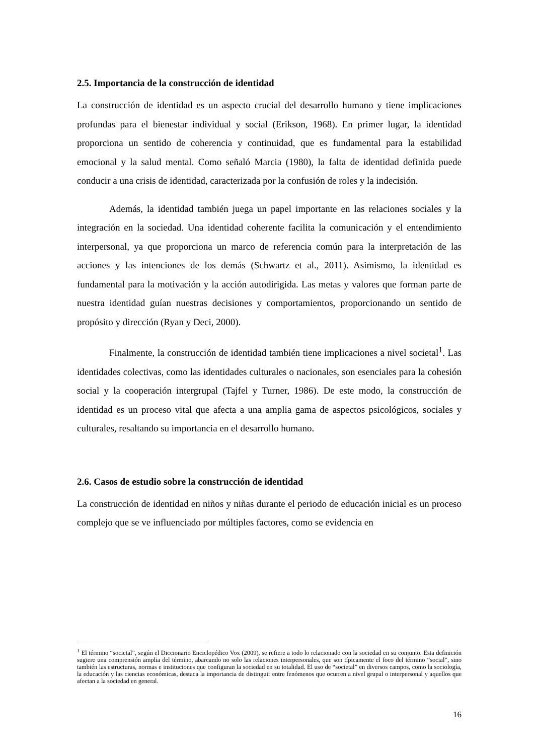2.5. Importancia de la construcción de identidad
La construcción de identidad es un aspecto crucial del desarrollo humano y tiene implicaciones profundas para el bienestar individual y social (Erikson, 1968). En primer lugar, la identidad proporciona un sentido de coherencia y continuidad, que es fundamental para la estabilidad emocional y la salud mental. Como señaló Marcia (1980), la falta de identidad definida puede conducir a una crisis de identidad, caracterizada por la confusión de roles y la indecisión.
Además, la identidad también juega un papel importante en las relaciones sociales y la integración en la sociedad. Una identidad coherente facilita la comunicación y el entendimiento interpersonal, ya que proporciona un marco de referencia común para la interpretación de las acciones y las intenciones de los demás (Schwartz et al., 2011). Asimismo, la identidad es fundamental para la motivación y la acción autodirigida. Las metas y valores que forman parte de nuestra identidad guían nuestras decisiones y comportamientos, proporcionando un sentido de propósito y dirección (Ryan y Deci, 2000).
Finalmente, la construcción de identidad también tiene implicaciones a nivel societal<sup>1</sup>. Las identidades colectivas, como las identidades culturales o nacionales, son esenciales para la cohesión social y la cooperación intergrupal (Tajfel y Turner, 1986). De este modo, la construcción de identidad es un proceso vital que afecta a una amplia gama de aspectos psicológicos, sociales y culturales, resaltando su importancia en el desarrollo humano.
2.6. Casos de estudio sobre la construcción de identidad
La construcción de identidad en niños y niñas durante el periodo de educación inicial es un proceso complejo que se ve influenciado por múltiples factores, como se evidencia en
<sup>1</sup> El término “societal”, según el Diccionario Enciclopédico Vox (2009), se refiere a todo lo relacionado con la sociedad en su conjunto. Esta definición sugiere una comprensión amplia del término, abarcando no solo las relaciones interpersonales, que son típicamente el foco del término “social”, sino también las estructuras, normas e instituciones que configuran la sociedad en su totalidad. El uso de “societal” en diversos campos, como la sociología, la educación y las ciencias económicas, destaca la importancia de distinguir entre fenómenos que ocurren a nivel grupal o interpersonal y aquellos que afectan a la sociedad en general.
16